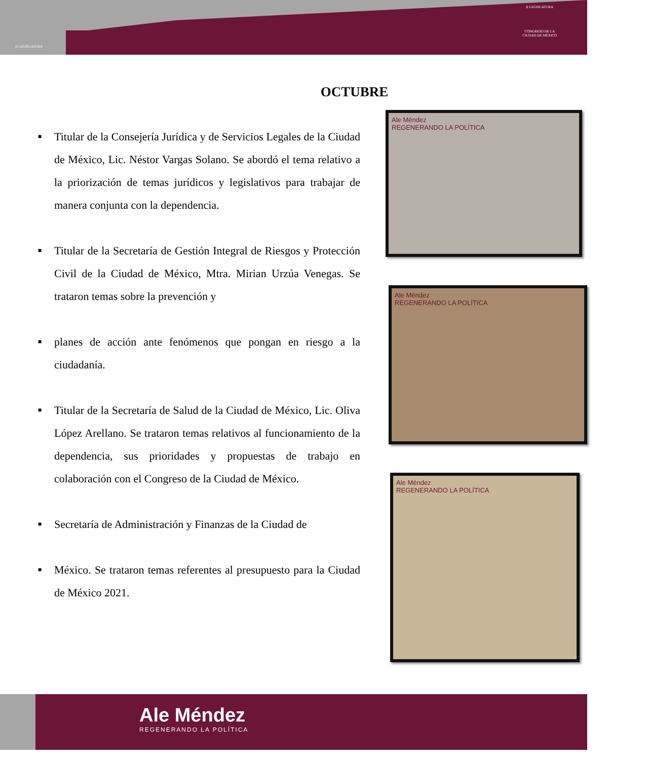II LEGISLATURA
II LEGISLATURA
CONGRESO DE LA
CIUDAD DE MÉXICO
OCTUBRE
■ Titular de la Consejería Jurídica y de Servicios Legales de la Ciudad de México, Lic. Néstor Vargas Solano. Se abordó el tema relativo a la priorización de temas jurídicos y legislativos para trabajar de manera conjunta con la dependencia.
■ Titular de la Secretaría de Gestión Integral de Riesgos y Protección Civil de la Ciudad de México, Mtra. Mirian Urzúa Venegas. Se trataron temas sobre la prevención y
■ planes de acción ante fenómenos que pongan en riesgo a la ciudadanía.
■ Titular de la Secretaría de Salud de la Ciudad de México, Lic. Oliva López Arellano. Se trataron temas relativos al funcionamiento de la dependencia, sus prioridades y propuestas de trabajo en colaboración con el Congreso de la Ciudad de México.
■ Secretaría de Administración y Finanzas de la Ciudad de
■ México. Se trataron temas referentes al presupuesto para la Ciudad de México 2021.
Ale Méndez
REGENERANDO LA POLÍTICA
Ale Méndez
REGENERANDO LA POLÍTICA
Ale Méndez
REGENERANDO LA POLÍTICA
Ale Méndez
REGENERANDO LA POLÍTICA